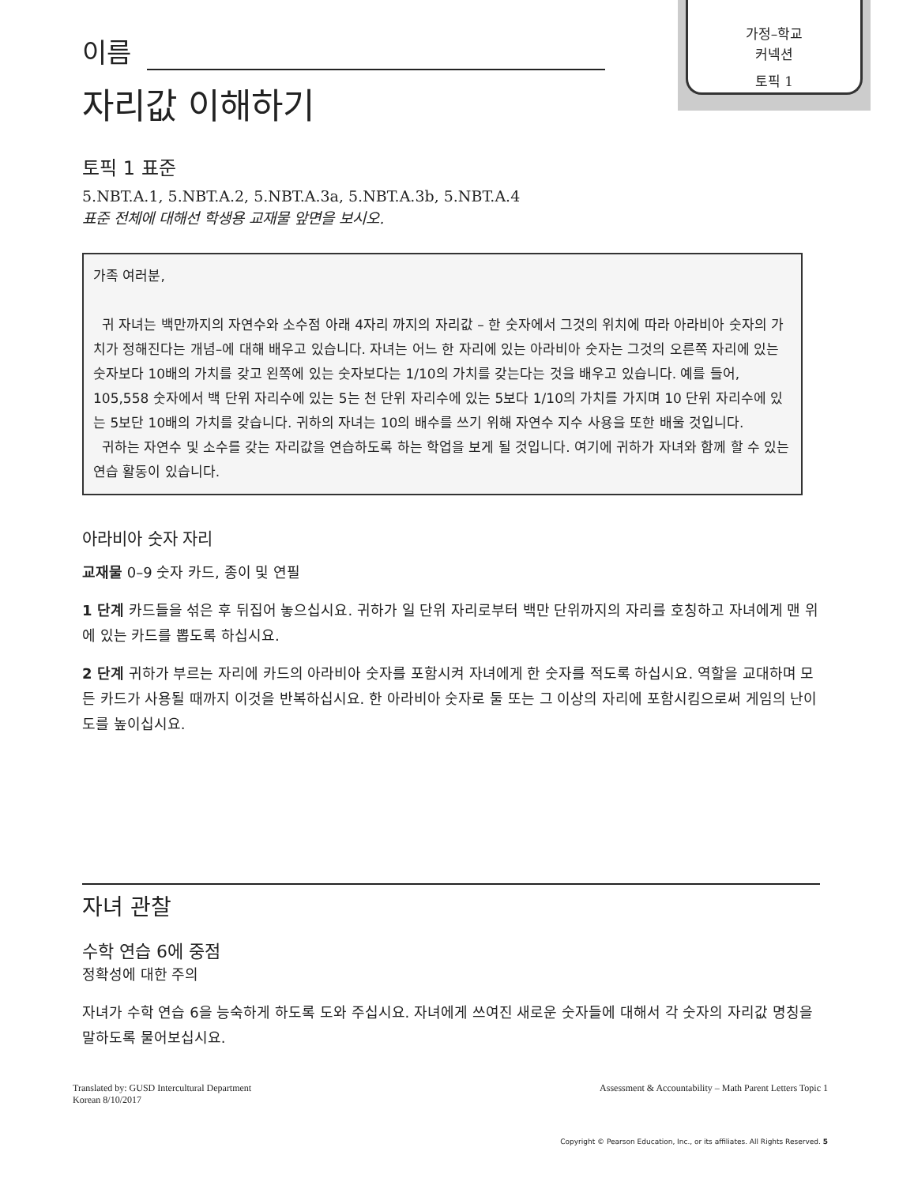이름
자리값 이해하기
가정–학교
커넥션
토픽 1
토픽 1 표준
5.NBT.A.1, 5.NBT.A.2, 5.NBT.A.3a, 5.NBT.A.3b, 5.NBT.A.4
표준 전체에 대해선 학생용 교재물 앞면을 보시오.
가족 여러분,
귀 자녀는 백만까지의 자연수와 소수점 아래 4자리 까지의 자리값 – 한 숫자에서 그것의 위치에 따라 아라비아 숫자의 가치가 정해진다는 개념–에 대해 배우고 있습니다. 자녀는 어느 한 자리에 있는 아라비아 숫자는 그것의 오른쪽 자리에 있는 숫자보다 10배의 가치를 갖고 왼쪽에 있는 숫자보다는 1/10의 가치를 갖는다는 것을 배우고 있습니다. 예를 들어, 105,558 숫자에서 백 단위 자리수에 있는 5는 천 단위 자리수에 있는 5보다 1/10의 가치를 가지며 10 단위 자리수에 있는 5보단 10배의 가치를 갖습니다. 귀하의 자녀는 10의 배수를 쓰기 위해 자연수 지수 사용을 또한 배울 것입니다.
귀하는 자연수 및 소수를 갖는 자리값을 연습하도록 하는 학업을 보게 될 것입니다. 여기에 귀하가 자녀와 함께 할 수 있는 연습 활동이 있습니다.
아라비아 숫자 자리
교재물 0–9 숫자 카드, 종이 및 연필
1 단계 카드들을 섞은 후 뒤집어 놓으십시요. 귀하가 일 단위 자리로부터 백만 단위까지의 자리를 호칭하고 자녀에게 맨 위에 있는 카드를 뽑도록 하십시요.
2 단계 귀하가 부르는 자리에 카드의 아라비아 숫자를 포함시켜 자녀에게 한 숫자를 적도록 하십시요. 역할을 교대하며 모든 카드가 사용될 때까지 이것을 반복하십시요. 한 아라비아 숫자로 둘 또는 그 이상의 자리에 포함시킴으로써 게임의 난이도를 높이십시요.
자녀 관찰
수학 연습 6에 중점
정확성에 대한 주의
자녀가 수학 연습 6을 능숙하게 하도록 도와 주십시요. 자녀에게 쓰여진 새로운 숫자들에 대해서 각 숫자의 자리값 명칭을 말하도록 물어보십시요.
Translated by: GUSD Intercultural Department
Korean 8/10/2017
Assessment & Accountability – Math Parent Letters Topic 1
Copyright © Pearson Education, Inc., or its affiliates. All Rights Reserved. 5